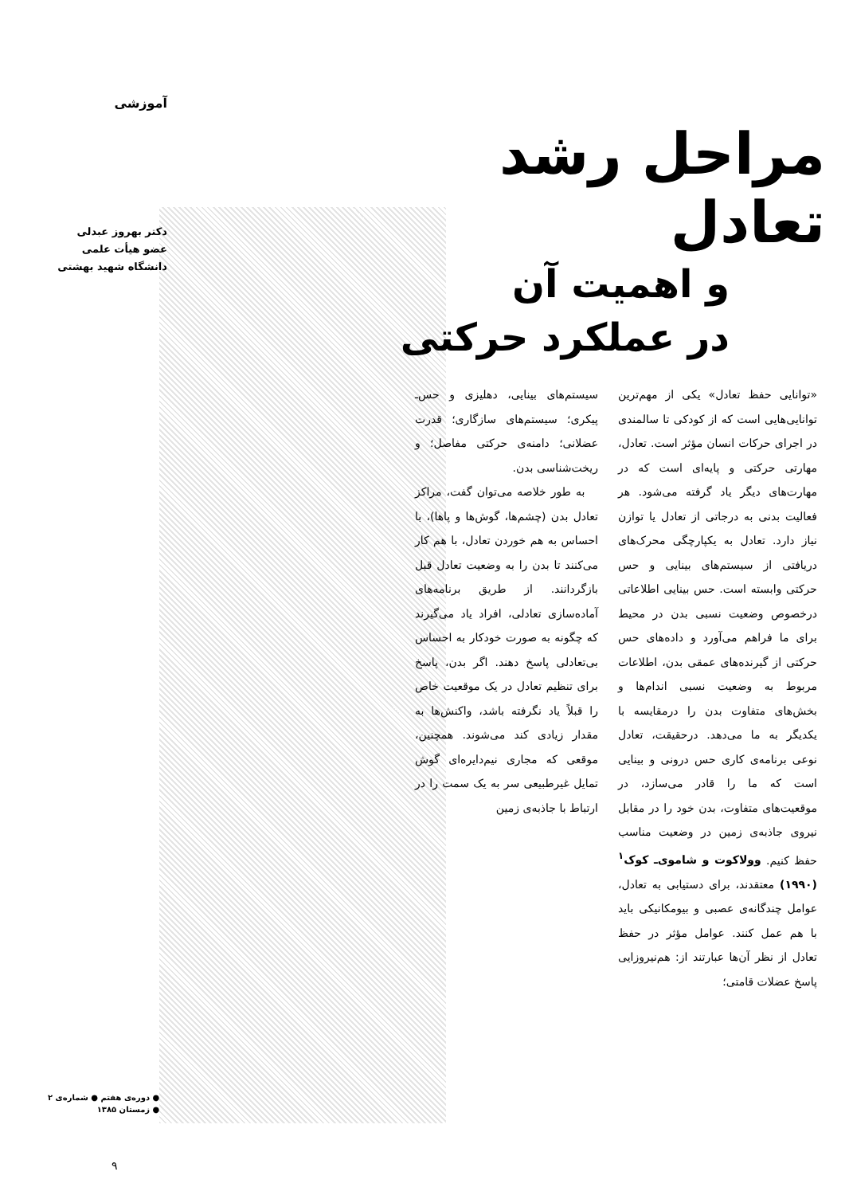آموزشی
دکتر بهروز عبدلی
عضو هیأت علمی
دانشگاه شهید بهشتی
مراحل رشد تعادل
و اهمیت آن
در عملکرد حرکتی
«توانایی حفظ تعادل» یکی از مهم‌ترین توانایی‌هایی است که از کودکی تا سالمندی در اجرای حرکات انسان مؤثر است. تعادل، مهارتی حرکتی و پایه‌ای است که در مهارت‌های دیگر یاد گرفته می‌شود. هر فعالیت بدنی به درجاتی از تعادل یا توازن نیاز دارد. تعادل به یکپارچگی محرک‌های دریافتی از سیستم‌های بینایی و حس حرکتی وابسته است. حس بینایی اطلاعاتی درخصوص وضعیت نسبی بدن در محیط برای ما فراهم می‌آورد و داده‌های حس حرکتی از گیرنده‌های عمقی بدن، اطلاعات مربوط به وضعیت نسبی اندام‌ها و بخش‌های متفاوت بدن را درمقایسه با یکدیگر به ما می‌دهد. درحقیقت، تعادل نوعی برنامه‌ی کاری حس درونی و بینایی است که ما را قادر می‌سازد، در موقعیت‌های متفاوت، بدن خود را در مقابل نیروی جاذبه‌ی زمین در وضعیت مناسب حفظ کنیم. وولاکوت و شاموی‌ـ کوک<sup>۱</sup> (۱۹۹۰) معتقدند، برای دستیابی به تعادل، عوامل چندگانه‌ی عصبی و بیومکانیکی باید با هم عمل کنند. عوامل مؤثر در حفظ تعادل از نظر آن‌ها عبارتند از: هم‌نیروزایی پاسخ عضلات قامتی؛
سیستم‌های بینایی، دهلیزی و حس‌ـ پیکری؛ سیستم‌های سازگاری؛ قدرت عضلانی؛ دامنه‌ی حرکتی مفاصل؛ و ریخت‌شناسی بدن.
به طور خلاصه می‌توان گفت، مراکز تعادل بدن (چشم‌ها، گوش‌ها و پاها)، با احساس به هم خوردن تعادل، با هم کار می‌کنند تا بدن را به وضعیت تعادل قبل بازگردانند. از طریق برنامه‌های آماده‌سازی تعادلی، افراد یاد می‌گیرند که چگونه به صورت خودکار به احساس بی‌تعادلی پاسخ دهند. اگر بدن، پاسخ برای تنظیم تعادل در یک موقعیت خاص را قبلاً یاد نگرفته باشد، واکنش‌ها به مقدار زیادی کند می‌شوند. همچنین، موقعی که مجاری نیم‌دایره‌ای گوش تمایل غیرطبیعی سر به یک سمت را در ارتباط با جاذبه‌ی زمین
● دوره‌ی هفتم ● شماره‌ی ۲
● زمستان ۱۳۸۵
۹